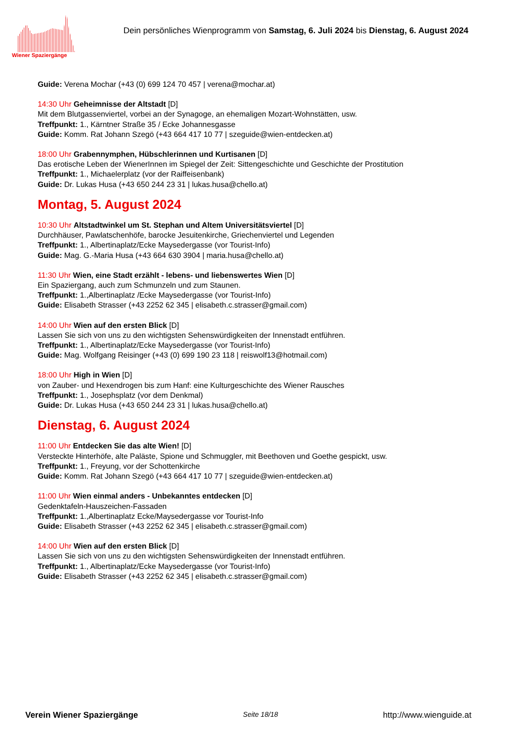Wiener Spaziergänge
Dein persönliches Wienprogramm von Samstag, 6. Juli 2024 bis Dienstag, 6. August 2024
Guide: Verena Mochar (+43 (0) 699 124 70 457 | verena@mochar.at)
14:30 Uhr Geheimnisse der Altstadt [D]
Mit dem Blutgassenviertel, vorbei an der Synagoge, an ehemaligen Mozart-Wohnstätten, usw.
Treffpunkt: 1., Kärntner Straße 35 / Ecke Johannesgasse
Guide: Komm. Rat Johann Szegö (+43 664 417 10 77 | szeguide@wien-entdecken.at)
18:00 Uhr Grabennymphen, Hübschlerinnen und Kurtisanen [D]
Das erotische Leben der WienerInnen im Spiegel der Zeit: Sittengeschichte und Geschichte der Prostitution
Treffpunkt: 1., Michaelerplatz (vor der Raiffeisenbank)
Guide: Dr. Lukas Husa (+43 650 244 23 31 | lukas.husa@chello.at)
Montag, 5. August 2024
10:30 Uhr Altstadtwinkel um St. Stephan und Altem Universitätsviertel [D]
Durchhäuser, Pawlatschenhöfe, barocke Jesuitenkirche, Griechenviertel und Legenden
Treffpunkt: 1., Albertinaplatz/Ecke Maysedergasse (vor Tourist-Info)
Guide: Mag. G.-Maria Husa (+43 664 630 3904 | maria.husa@chello.at)
11:30 Uhr Wien, eine Stadt erzählt - lebens- und liebenswertes Wien [D]
Ein Spaziergang, auch zum Schmunzeln und zum Staunen.
Treffpunkt: 1.,Albertinaplatz /Ecke Maysedergasse (vor Tourist-Info)
Guide: Elisabeth Strasser (+43 2252 62 345 | elisabeth.c.strasser@gmail.com)
14:00 Uhr Wien auf den ersten Blick [D]
Lassen Sie sich von uns zu den wichtigsten Sehenswürdigkeiten der Innenstadt entführen.
Treffpunkt: 1., Albertinaplatz/Ecke Maysedergasse (vor Tourist-Info)
Guide: Mag. Wolfgang Reisinger (+43 (0) 699 190 23 118 | reiswolf13@hotmail.com)
18:00 Uhr High in Wien [D]
von Zauber- und Hexendrogen bis zum Hanf: eine Kulturgeschichte des Wiener Rausches
Treffpunkt: 1., Josephsplatz (vor dem Denkmal)
Guide: Dr. Lukas Husa (+43 650 244 23 31 | lukas.husa@chello.at)
Dienstag, 6. August 2024
11:00 Uhr Entdecken Sie das alte Wien! [D]
Versteckte Hinterhöfe, alte Paläste, Spione und Schmuggler, mit Beethoven und Goethe gespickt, usw.
Treffpunkt: 1., Freyung, vor der Schottenkirche
Guide: Komm. Rat Johann Szegö (+43 664 417 10 77 | szeguide@wien-entdecken.at)
11:00 Uhr Wien einmal anders - Unbekanntes entdecken [D]
Gedenktafeln-Hauszeichen-Fassaden
Treffpunkt: 1.,Albertinaplatz Ecke/Maysedergasse vor Tourist-Info
Guide: Elisabeth Strasser (+43 2252 62 345 | elisabeth.c.strasser@gmail.com)
14:00 Uhr Wien auf den ersten Blick [D]
Lassen Sie sich von uns zu den wichtigsten Sehenswürdigkeiten der Innenstadt entführen.
Treffpunkt: 1., Albertinaplatz/Ecke Maysedergasse (vor Tourist-Info)
Guide: Elisabeth Strasser (+43 2252 62 345 | elisabeth.c.strasser@gmail.com)
Verein Wiener Spaziergänge Seite 18/18 http://www.wienguide.at